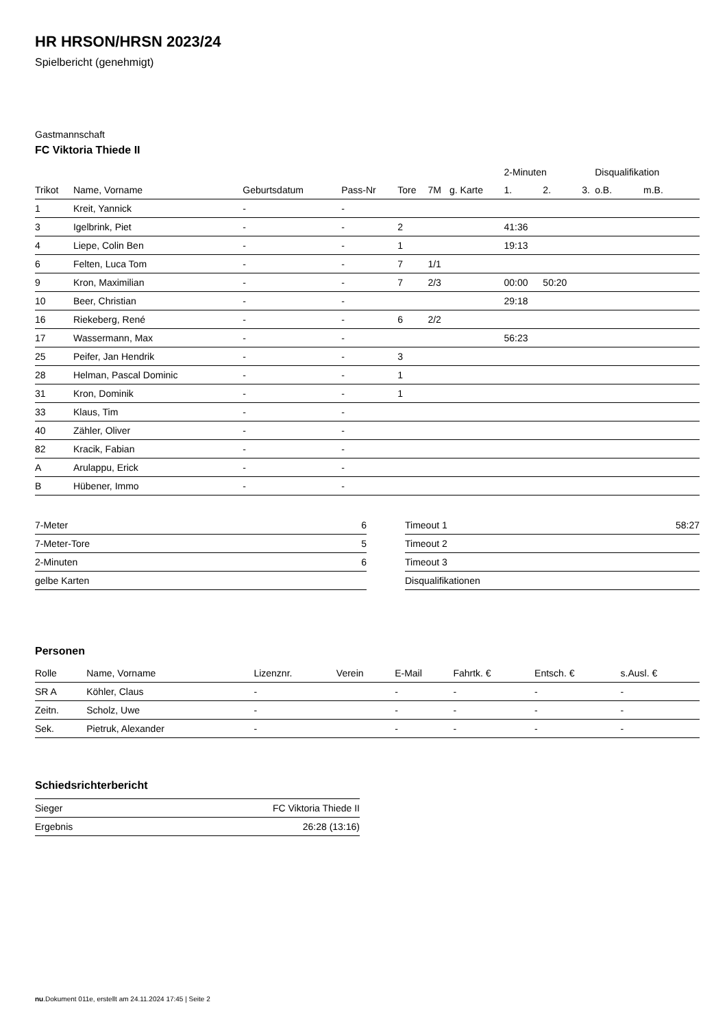HR HRSON/HRSN 2023/24
Spielbericht (genehmigt)
Gastmannschaft
FC Viktoria Thiede II
| | | | | | | | 2-Minuten | | | Disqualifikation | |
| --- | --- | --- | --- | --- | --- | --- | --- | --- | --- | --- | --- |
| Trikot | Name, Vorname | Geburtsdatum | Pass-Nr | Tore | 7M | g. Karte | 1. | 2. | 3. | o.B. | m.B. |
| 1 | Kreit, Yannick | - | - | | | | | | | | |
| 3 | Igelbrink, Piet | - | - | 2 | | | 41:36 | | | | |
| 4 | Liepe, Colin Ben | - | - | 1 | | | 19:13 | | | | |
| 6 | Felten, Luca Tom | - | - | 7 | 1/1 | | | | | | |
| 9 | Kron, Maximilian | - | - | 7 | 2/3 | | 00:00 | 50:20 | | | |
| 10 | Beer, Christian | - | - | | | | 29:18 | | | | |
| 16 | Riekeberg, René | - | - | 6 | 2/2 | | | | | | |
| 17 | Wassermann, Max | - | - | | | | 56:23 | | | | |
| 25 | Peifer, Jan Hendrik | - | - | 3 | | | | | | | |
| 28 | Helman, Pascal Dominic | - | - | 1 | | | | | | | |
| 31 | Kron, Dominik | - | - | 1 | | | | | | | |
| 33 | Klaus, Tim | - | - | | | | | | | | |
| 40 | Zähler, Oliver | - | - | | | | | | | | |
| 82 | Kracik, Fabian | - | - | | | | | | | | |
| A | Arulappu, Erick | - | - | | | | | | | | |
| B | Hübener, Immo | - | - | | | | | | | | |
| 7-Meter | 6 |
| 7-Meter-Tore | 5 |
| 2-Minuten | 6 |
| gelbe Karten | |
| Timeout 1 | 58:27 |
| Timeout 2 | |
| Timeout 3 | |
| Disqualifikationen | |
Personen
| Rolle | Name, Vorname | Lizenznr. | Verein | E-Mail | Fahrtk. € | Entsch. € | s.Ausl. € |
| --- | --- | --- | --- | --- | --- | --- | --- |
| SR A | Köhler, Claus | - | | - | - | - | - |
| Zeitn. | Scholz, Uwe | - | | - | - | - | - |
| Sek. | Pietruk, Alexander | - | | - | - | - | - |
Schiedsrichterbericht
| Sieger | FC Viktoria Thiede II |
| Ergebnis | 26:28 (13:16) |
nu.Dokument 011e, erstellt am 24.11.2024 17:45 | Seite 2